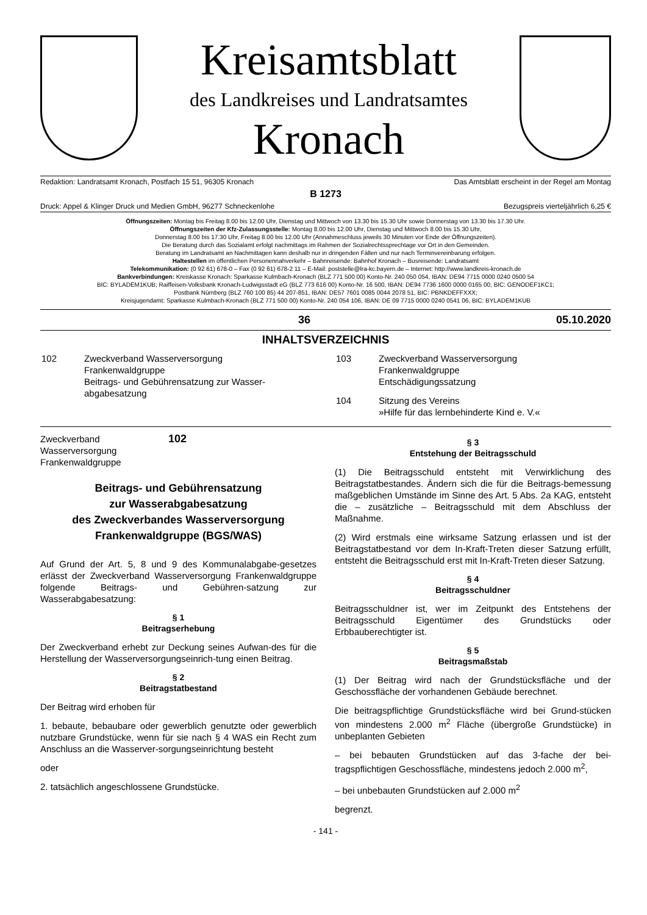Kreisamtsblatt
des Landkreises und Landratsamtes
Kronach
Redaktion: Landratsamt Kronach, Postfach 15 51, 96305 Kronach Das Amtsblatt erscheint in der Regel am Montag
B 1273
Druck: Appel & Klinger Druck und Medien GmbH, 96277 Schneckenlohe Bezugspreis vierteljährlich 6,25 €
Öffnungszeiten: Montag bis Freitag 8.00 bis 12.00 Uhr, Dienstag und Mittwoch von 13.30 bis 15.30 Uhr sowie Donnerstag von 13.30 bis 17.30 Uhr.
Öffnungszeiten der Kfz-Zulassungsstelle: Montag 8.00 bis 12.00 Uhr, Dienstag und Mittwoch 8.00 bis 15.30 Uhr,
Donnerstag 8.00 bis 17.30 Uhr, Freitag 8.00 bis 12.00 Uhr (Annahmeschluss jeweils 30 Minuten vor Ende der Öffnungszeiten).
Die Beratung durch das Sozialamt erfolgt nachmittags im Rahmen der Sozialrechtssprechtage vor Ort in den Gemeinden.
Beratung im Landratsamt an Nachmittagen kann deshalb nur in dringenden Fällen und nur nach Terminvereinbarung erfolgen.
Haltestellen im öffentlichen Personennahverkehr – Bahnreisende: Bahnhof Kronach – Busreisende: Landratsamt
Telekommunikation: (0 92 61) 678-0 – Fax (0 92 61) 678-2 11 – E-Mail: poststelle@lra-kc.bayern.de – Internet: http://www.landkreis-kronach.de
Bankverbindungen: Kreiskasse Kronach: Sparkasse Kulmbach-Kronach (BLZ 771 500 00) Konto-Nr. 240 050 054, IBAN: DE94 7715 0000 0240 0500 54
BIC: BYLADEM1KUB; Raiffeisen-Volksbank Kronach-Ludwigsstadt eG (BLZ 773 616 00) Konto-Nr. 16 500, IBAN: DE94 7736 1600 0000 0165 00, BIC: GENODEF1KC1;
Postbank Nürnberg (BLZ 760 100 85) 44 207-851, IBAN: DE57 7601 0085 0044 2078 51, BIC: PBNKDEFFXXX;
Kreisjugendamt: Sparkasse Kulmbach-Kronach (BLZ 771 500 00) Konto-Nr. 240 054 106, IBAN: DE 09 7715 0000 0240 0541 06, BIC: BYLADEM1KUB
36 05.10.2020
INHALTSVERZEICHNIS
| 102 | Zweckverband Wasserversorgung Frankenwaldgruppe Beitrags- und Gebührensatzung zur Wasser-abgabesatzung |
| 103 | Zweckverband Wasserversorgung Frankenwaldgruppe Entschädigungssatzung |
| 104 | Sitzung des Vereins »Hilfe für das lernbehinderte Kind e. V.« |
Zweckverband
Wasserversorgung
Frankenwaldgruppe 102
Beitrags- und Gebührensatzung
zur Wasserabgabesatzung
des Zweckverbandes Wasserversorgung
Frankenwaldgruppe (BGS/WAS)
Auf Grund der Art. 5, 8 und 9 des Kommunalabgabe-gesetzes erlässt der Zweckverband Wasserversorgung Frankenwaldgruppe folgende Beitrags- und Gebühren-satzung zur Wasserabgabesatzung:
§ 1
Beitragserhebung
Der Zweckverband erhebt zur Deckung seines Aufwan-des für die Herstellung der Wasserversorgungseinrich-tung einen Beitrag.
§ 2
Beitragstatbestand
Der Beitrag wird erhoben für
1. bebaute, bebaubare oder gewerblich genutzte oder gewerblich nutzbare Grundstücke, wenn für sie nach § 4 WAS ein Recht zum Anschluss an die Wasserver-sorgungseinrichtung besteht
oder
2. tatsächlich angeschlossene Grundstücke.
§ 3
Entstehung der Beitragsschuld
(1) Die Beitragsschuld entsteht mit Verwirklichung des Beitragstatbestandes. Ändern sich die für die Beitrags-bemessung maßgeblichen Umstände im Sinne des Art. 5 Abs. 2a KAG, entsteht die – zusätzliche – Beitragsschuld mit dem Abschluss der Maßnahme.
(2) Wird erstmals eine wirksame Satzung erlassen und ist der Beitragstatbestand vor dem In-Kraft-Treten dieser Satzung erfüllt, entsteht die Beitragsschuld erst mit In-Kraft-Treten dieser Satzung.
§ 4
Beitragsschuldner
Beitragsschuldner ist, wer im Zeitpunkt des Entstehens der Beitragsschuld Eigentümer des Grundstücks oder Erbbauberechtigter ist.
§ 5
Beitragsmaßstab
(1) Der Beitrag wird nach der Grundstücksfläche und der Geschossfläche der vorhandenen Gebäude berechnet.
Die beitragspflichtige Grundstücksfläche wird bei Grund-stücken von mindestens 2.000 m<sup>2</sup> Fläche (übergroße Grundstücke) in unbeplanten Gebieten
– bei bebauten Grundstücken auf das 3-fache der bei-tragspflichtigen Geschossfläche, mindestens jedoch 2.000 m<sup>2</sup>,
– bei unbebauten Grundstücken auf 2.000 m<sup>2</sup>
begrenzt.
- 141 -